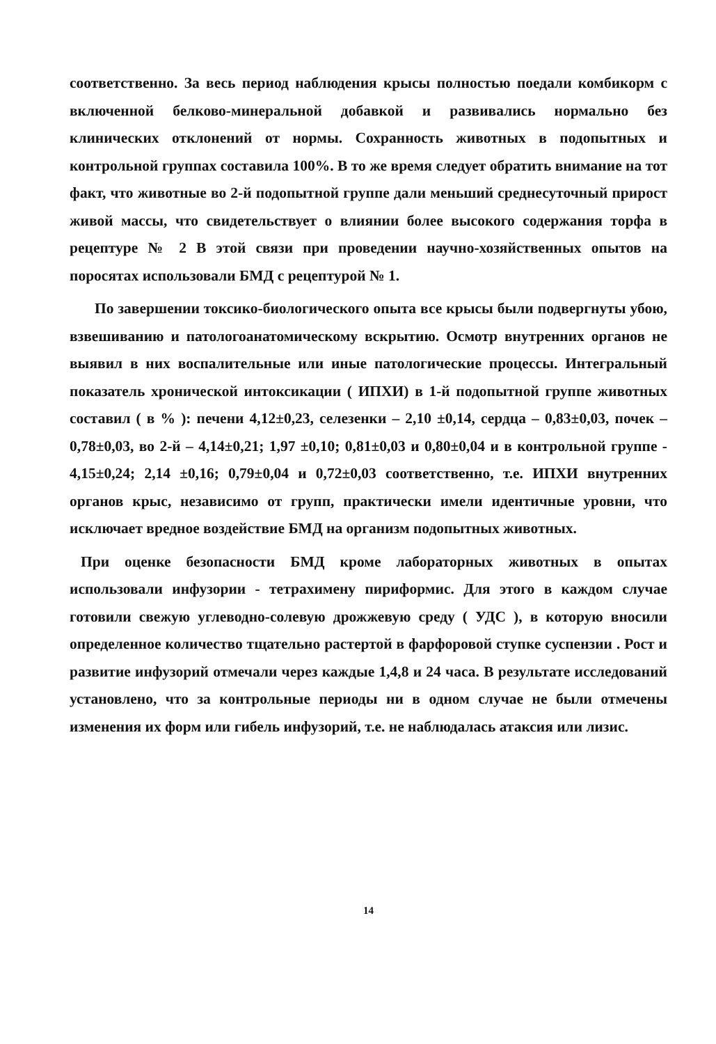соответственно. За весь период наблюдения крысы полностью поедали комбикорм с включенной белково-минеральной добавкой и развивались нормально без клинических отклонений от нормы. Сохранность животных в подопытных и контрольной группах составила 100%. В то же время следует обратить внимание на тот факт, что животные во 2-й подопытной группе дали меньший среднесуточный прирост живой массы, что свидетельствует о влиянии более высокого содержания торфа в рецептуре № 2 В этой связи при проведении научно-хозяйственных опытов на поросятах использовали БМД с рецептурой № 1.
По завершении токсико-биологического опыта все крысы были подвергнуты убою, взвешиванию и патологоанатомическому вскрытию. Осмотр внутренних органов не выявил в них воспалительные или иные патологические процессы. Интегральный показатель хронической интоксикации ( ИПХИ) в 1-й подопытной группе животных составил ( в % ): печени 4,12±0,23, селезенки – 2,10 ±0,14, сердца – 0,83±0,03, почек – 0,78±0,03, во 2-й – 4,14±0,21; 1,97 ±0,10; 0,81±0,03 и 0,80±0,04 и в контрольной группе - 4,15±0,24; 2,14 ±0,16; 0,79±0,04 и 0,72±0,03 соответственно, т.е. ИПХИ внутренних органов крыс, независимо от групп, практически имели идентичные уровни, что исключает вредное воздействие БМД на организм подопытных животных.
При оценке безопасности БМД кроме лабораторных животных в опытах использовали инфузории - тетрахимену пириформис. Для этого в каждом случае готовили свежую углеводно-солевую дрожжевую среду ( УДС ), в которую вносили определенное количество тщательно растертой в фарфоровой ступке суспензии . Рост и развитие инфузорий отмечали через каждые 1,4,8 и 24 часа. В результате исследований установлено, что за контрольные периоды ни в одном случае не были отмечены изменения их форм или гибель инфузорий, т.е. не наблюдалась атаксия или лизис.
14